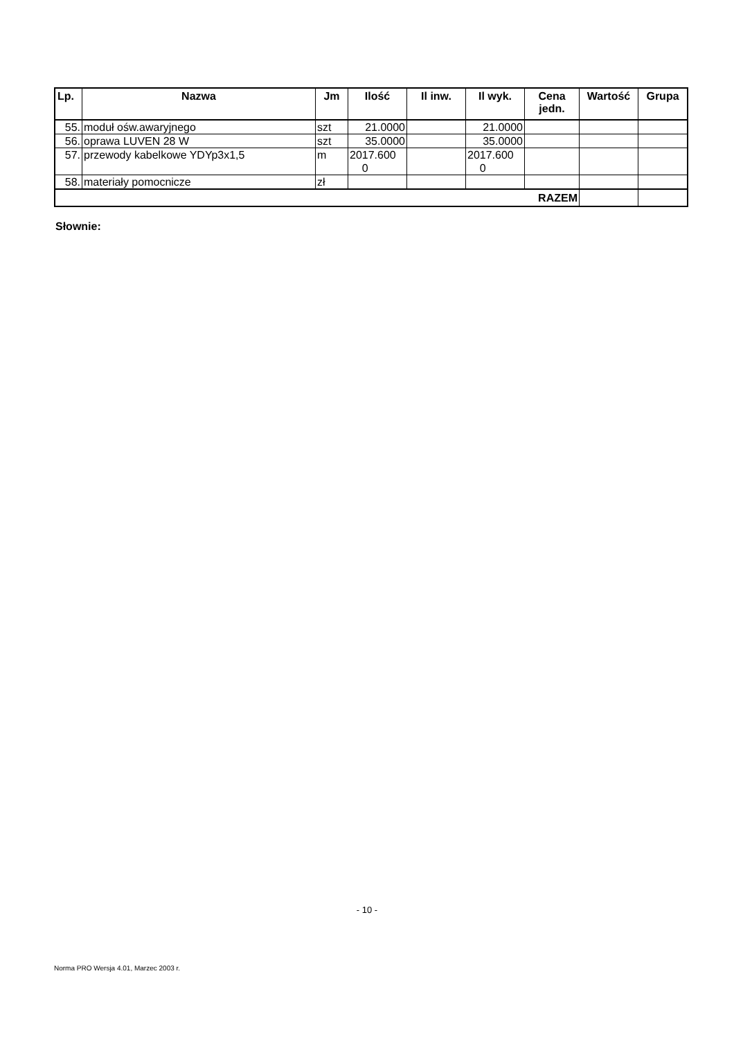| Lp. | Nazwa | Jm | Ilość | Il inw. | Il wyk. | Cena jedn. | Wartość | Grupa |
| --- | --- | --- | --- | --- | --- | --- | --- | --- |
| 55. | moduł ośw.awaryjnego | szt | 21.0000 | | 21.0000 | | | |
| 56. | oprawa LUVEN 28 W | szt | 35.0000 | | 35.0000 | | | |
| 57. | przewody kabelkowe YDYp3x1,5 | m | 2017.600 0 | | 2017.600 0 | | | |
| 58. | materiały pomocnicze | zł | | | | | | |
| RAZEM | | | | | | | | |
Słownie:
- 10 -
Norma PRO Wersja 4.01, Marzec 2003 r.